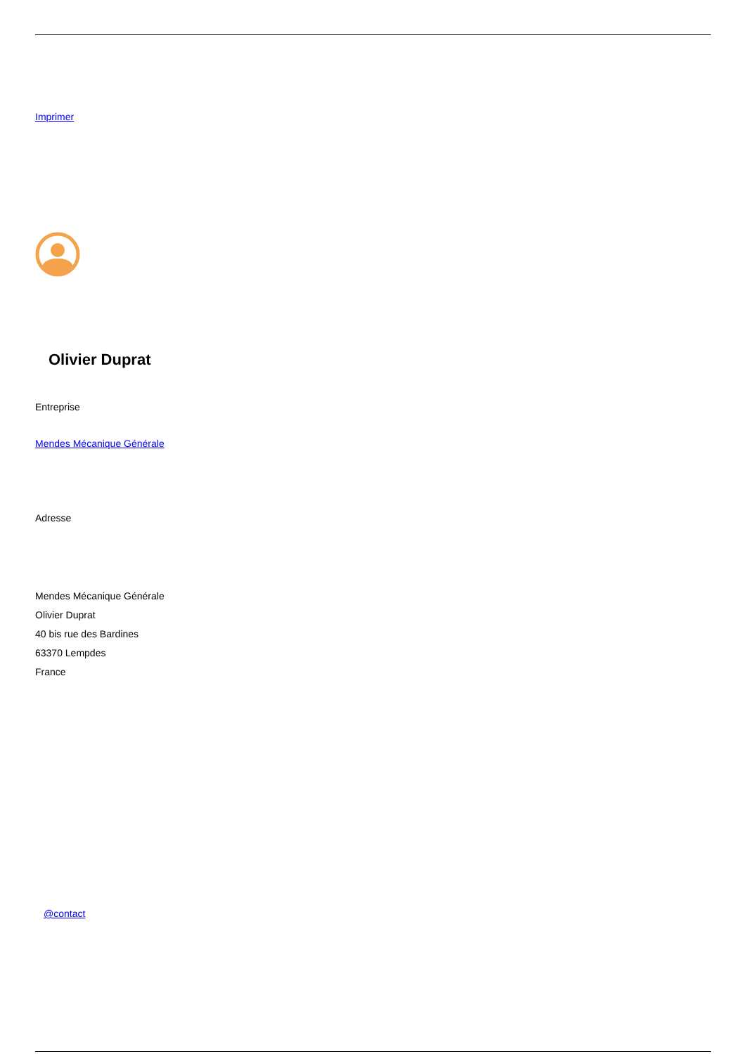Imprimer
Olivier Duprat
Entreprise
Mendes Mécanique Générale
Adresse
Mendes Mécanique Générale
Olivier Duprat
40 bis rue des Bardines
63370 Lempdes
France
@contact